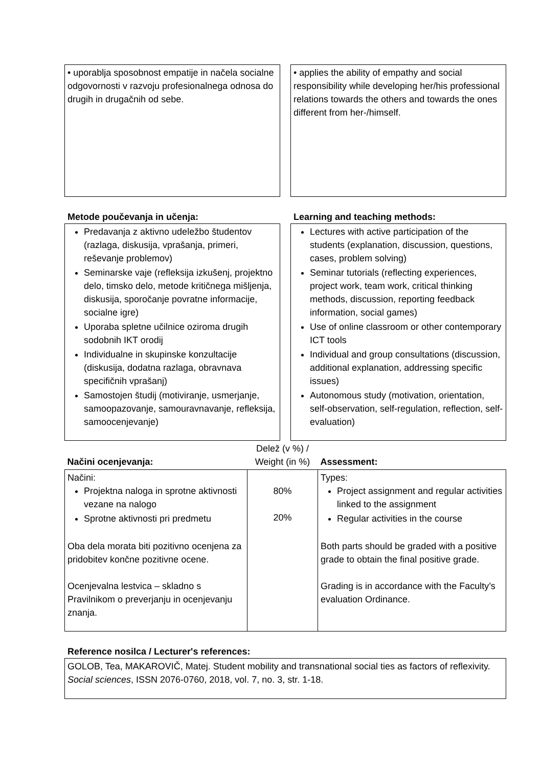• uporablja sposobnost empatije in načela socialne odgovornosti v razvoju profesionalnega odnosa do drugih in drugačnih od sebe.
• applies the ability of empathy and social responsibility while developing her/his professional relations towards the others and towards the ones different from her-/himself.
Metode poučevanja in učenja:
Predavanja z aktivno udeležbo študentov (razlaga, diskusija, vprašanja, primeri, reševanje problemov)
Seminarske vaje (refleksija izkušenj, projektno delo, timsko delo, metode kritičnega mišljenja, diskusija, sporočanje povratne informacije, socialne igre)
Uporaba spletne učilnice oziroma drugih sodobnih IKT orodij
Individualne in skupinske konzultacije (diskusija, dodatna razlaga, obravnava specifičnih vprašanj)
Samostojen študij (motiviranje, usmerjanje, samoopazovanje, samouravnavanje, refleksija, samoocenjevanje)
Learning and teaching methods:
Lectures with active participation of the students (explanation, discussion, questions, cases, problem solving)
Seminar tutorials (reflecting experiences, project work, team work, critical thinking methods, discussion, reporting feedback information, social games)
Use of online classroom or other contemporary ICT tools
Individual and group consultations (discussion, additional explanation, addressing specific issues)
Autonomous study (motivation, orientation, self-observation, self-regulation, reflection, self-evaluation)
| Načini ocenjevanja: | Delež (v %) / Weight (in %) | Assessment: |
| Načini: Projektna naloga in sprotne aktivnosti vezane na nalogo Sprotne aktivnosti pri predmetu Oba dela morata biti pozitivno ocenjena za pridobitev končne pozitivne ocene. Ocenjevalna lestvica – skladno s Pravilnikom o preverjanju in ocenjevanju znanja. | 80% 20% | Types: Project assignment and regular activities linked to the assignment Regular activities in the course Both parts should be graded with a positive grade to obtain the final positive grade. Grading is in accordance with the Faculty’s evaluation Ordinance. |
Reference nosilca / Lecturer's references:
GOLOB, Tea, MAKAROVIČ, Matej. Student mobility and transnational social ties as factors of reflexivity. Social sciences, ISSN 2076-0760, 2018, vol. 7, no. 3, str. 1-18.